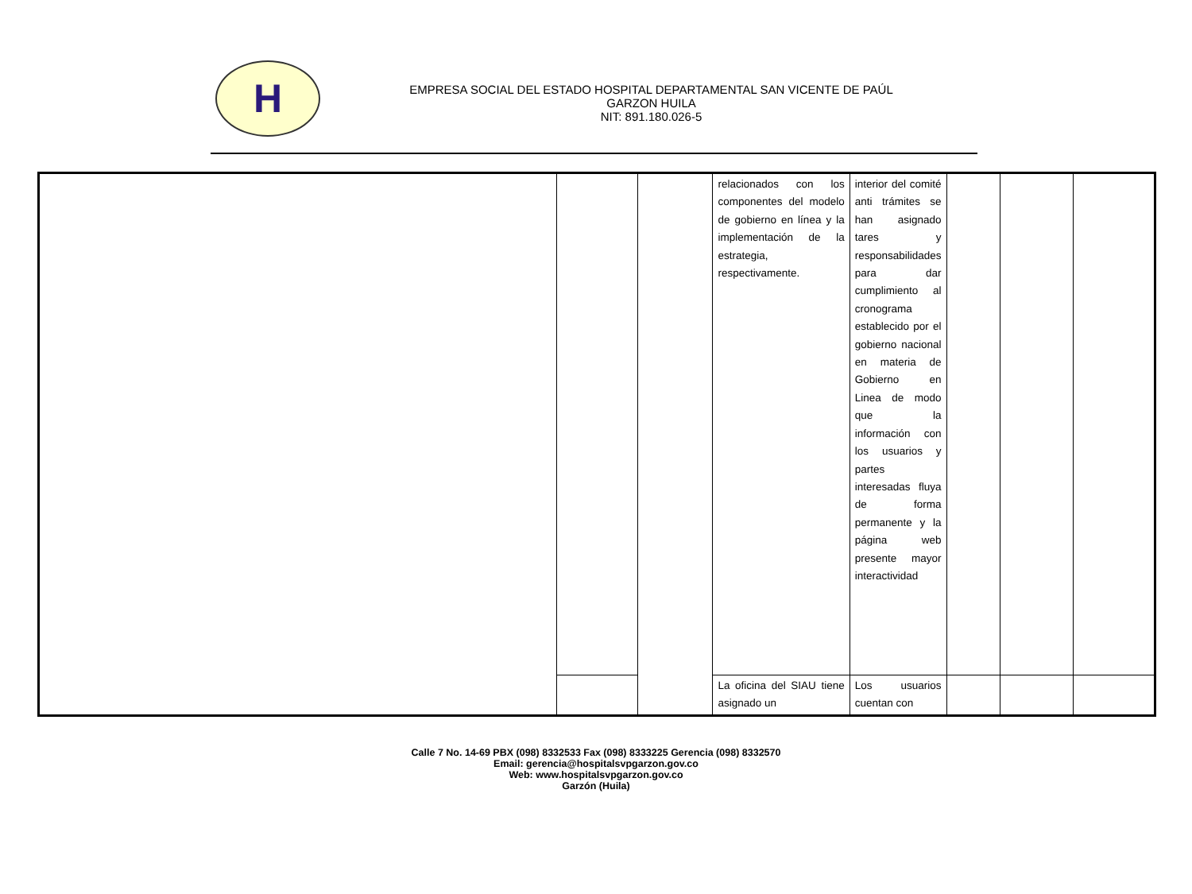H
EMPRESA SOCIAL DEL ESTADO HOSPITAL DEPARTAMENTAL SAN VICENTE DE PAÚL
GARZON HUILA
NIT: 891.180.026-5
| | | | relacionados con los componentes del modelo de gobierno en línea y la implementación de la estrategia, respectivamente. | interior del comité anti trámites se han asignado tares y responsabilidades para dar cumplimiento al cronograma establecido por el gobierno nacional en materia de Gobierno en Linea de modo que la información con los usuarios y partes interesadas fluya de forma permanente y la página web presente mayor interactividad | | | |
| | | | La oficina del SIAU tiene asignado un | Los usuarios cuentan con | | | |
Calle 7 No. 14-69 PBX (098) 8332533 Fax (098) 8333225 Gerencia (098) 8332570
Email: gerencia@hospitalsvpgarzon.gov.co
Web: www.hospitalsvpgarzon.gov.co
Garzón (Huila)